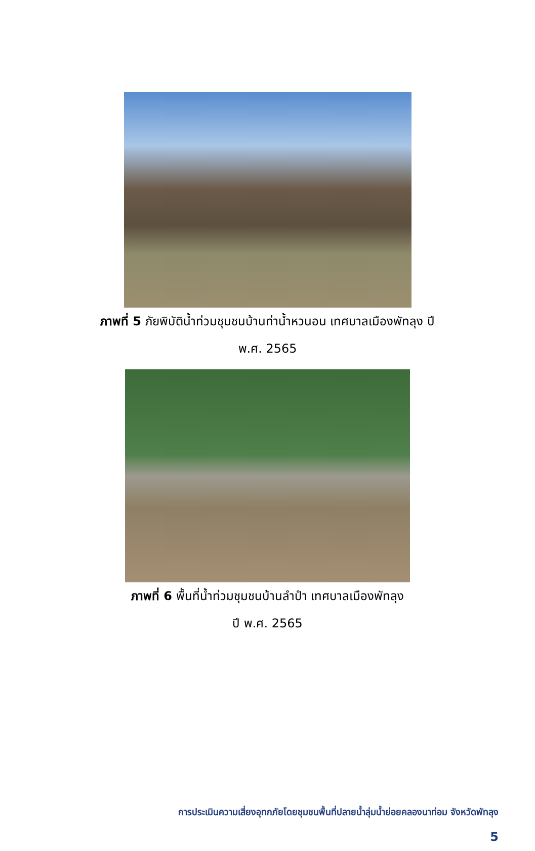ภาพที่ 5 ภัยพิบัติน้ำท่วมชุมชนบ้านท่าน้ำหวนอน เทศบาลเมืองพัทลุง ปี
พ.ศ. 2565
ภาพที่ 6 พื้นที่น้ำท่วมชุมชนบ้านลำปำ เทศบาลเมืองพัทลุง
ปี พ.ศ. 2565
การประเมินความเสี่ยงอุทกภัยโดยชุมชนพื้นที่ปลายน้ำลุ่มน้ำย่อยคลองนาท่อม จังหวัดพัทลุง
5